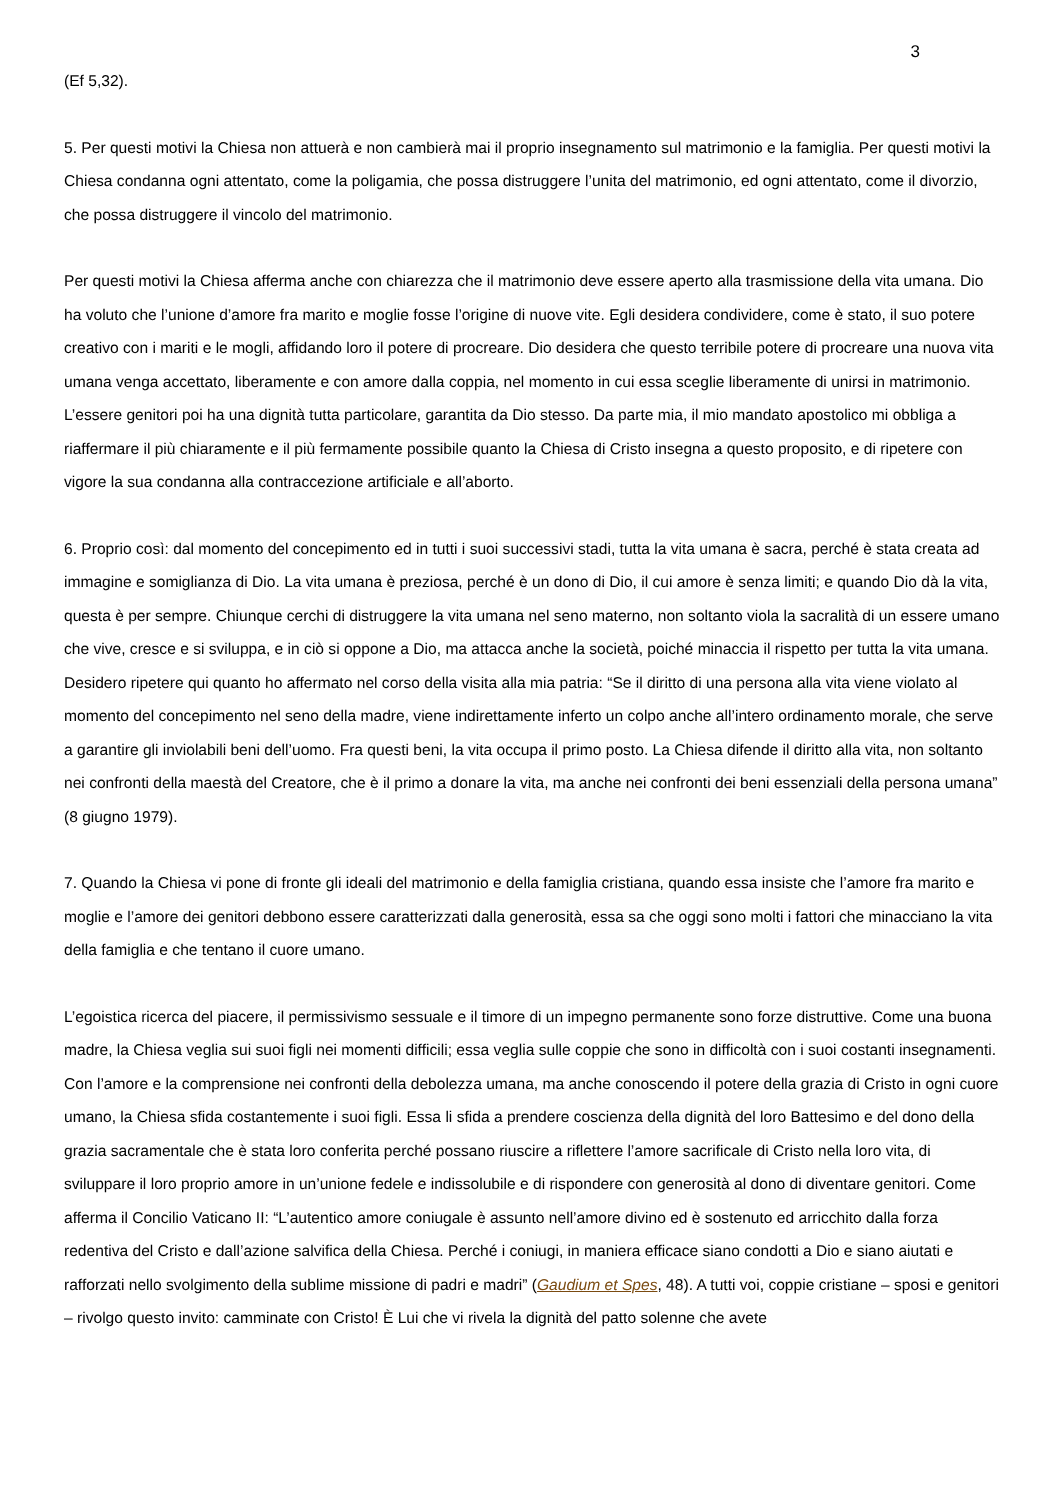3
(Ef 5,32).
5. Per questi motivi la Chiesa non attuerà e non cambierà mai il proprio insegnamento sul matrimonio e la famiglia. Per questi motivi la Chiesa condanna ogni attentato, come la poligamia, che possa distruggere l’unita del matrimonio, ed ogni attentato, come il divorzio, che possa distruggere il vincolo del matrimonio.
Per questi motivi la Chiesa afferma anche con chiarezza che il matrimonio deve essere aperto alla trasmissione della vita umana. Dio ha voluto che l’unione d’amore fra marito e moglie fosse l’origine di nuove vite. Egli desidera condividere, come è stato, il suo potere creativo con i mariti e le mogli, affidando loro il potere di procreare. Dio desidera che questo terribile potere di procreare una nuova vita umana venga accettato, liberamente e con amore dalla coppia, nel momento in cui essa sceglie liberamente di unirsi in matrimonio. L’essere genitori poi ha una dignità tutta particolare, garantita da Dio stesso. Da parte mia, il mio mandato apostolico mi obbliga a riaffermare il più chiaramente e il più fermamente possibile quanto la Chiesa di Cristo insegna a questo proposito, e di ripetere con vigore la sua condanna alla contraccezione artificiale e all’aborto.
6. Proprio così: dal momento del concepimento ed in tutti i suoi successivi stadi, tutta la vita umana è sacra, perché è stata creata ad immagine e somiglianza di Dio. La vita umana è preziosa, perché è un dono di Dio, il cui amore è senza limiti; e quando Dio dà la vita, questa è per sempre. Chiunque cerchi di distruggere la vita umana nel seno materno, non soltanto viola la sacralità di un essere umano che vive, cresce e si sviluppa, e in ciò si oppone a Dio, ma attacca anche la società, poiché minaccia il rispetto per tutta la vita umana. Desidero ripetere qui quanto ho affermato nel corso della visita alla mia patria: “Se il diritto di una persona alla vita viene violato al momento del concepimento nel seno della madre, viene indirettamente inferto un colpo anche all’intero ordinamento morale, che serve a garantire gli inviolabili beni dell’uomo. Fra questi beni, la vita occupa il primo posto. La Chiesa difende il diritto alla vita, non soltanto nei confronti della maestà del Creatore, che è il primo a donare la vita, ma anche nei confronti dei beni essenziali della persona umana” (8 giugno 1979).
7. Quando la Chiesa vi pone di fronte gli ideali del matrimonio e della famiglia cristiana, quando essa insiste che l’amore fra marito e moglie e l’amore dei genitori debbono essere caratterizzati dalla generosità, essa sa che oggi sono molti i fattori che minacciano la vita della famiglia e che tentano il cuore umano.
L’egoistica ricerca del piacere, il permissivismo sessuale e il timore di un impegno permanente sono forze distruttive. Come una buona madre, la Chiesa veglia sui suoi figli nei momenti difficili; essa veglia sulle coppie che sono in difficoltà con i suoi costanti insegnamenti. Con l’amore e la comprensione nei confronti della debolezza umana, ma anche conoscendo il potere della grazia di Cristo in ogni cuore umano, la Chiesa sfida costantemente i suoi figli. Essa li sfida a prendere coscienza della dignità del loro Battesimo e del dono della grazia sacramentale che è stata loro conferita perché possano riuscire a riflettere l’amore sacrificale di Cristo nella loro vita, di sviluppare il loro proprio amore in un’unione fedele e indissolubile e di rispondere con generosità al dono di diventare genitori. Come afferma il Concilio Vaticano II: “L’autentico amore coniugale è assunto nell’amore divino ed è sostenuto ed arricchito dalla forza redentiva del Cristo e dall’azione salvifica della Chiesa. Perché i coniugi, in maniera efficace siano condotti a Dio e siano aiutati e rafforzati nello svolgimento della sublime missione di padri e madri” (Gaudium et Spes, 48). A tutti voi, coppie cristiane – sposi e genitori – rivolgo questo invito: camminate con Cristo! È Lui che vi rivela la dignità del patto solenne che avete